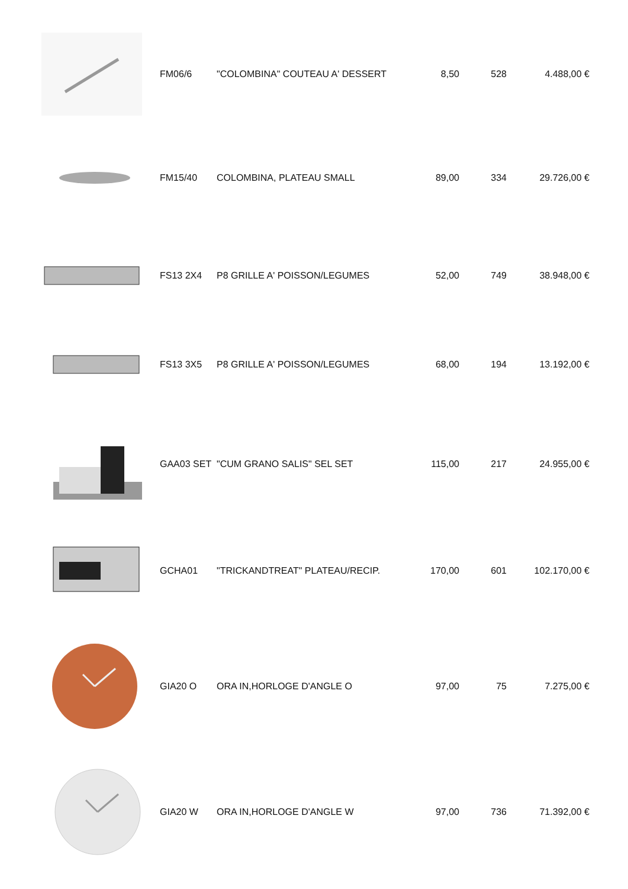| | FM06/6 | "COLOMBINA" COUTEAU A' DESSERT | 8,50 | 528 | 4.488,00 € |
| | FM15/40 | COLOMBINA, PLATEAU SMALL | 89,00 | 334 | 29.726,00 € |
| | FS13 2X4 | P8 GRILLE A' POISSON/LEGUMES | 52,00 | 749 | 38.948,00 € |
| | FS13 3X5 | P8 GRILLE A' POISSON/LEGUMES | 68,00 | 194 | 13.192,00 € |
| | GAA03 SET | "CUM GRANO SALIS" SEL SET | 115,00 | 217 | 24.955,00 € |
| | GCHA01 | "TRICKANDTREAT" PLATEAU/RECIP. | 170,00 | 601 | 102.170,00 € |
| | GIA20 O | ORA IN,HORLOGE D'ANGLE O | 97,00 | 75 | 7.275,00 € |
| | GIA20 W | ORA IN,HORLOGE D'ANGLE W | 97,00 | 736 | 71.392,00 € |